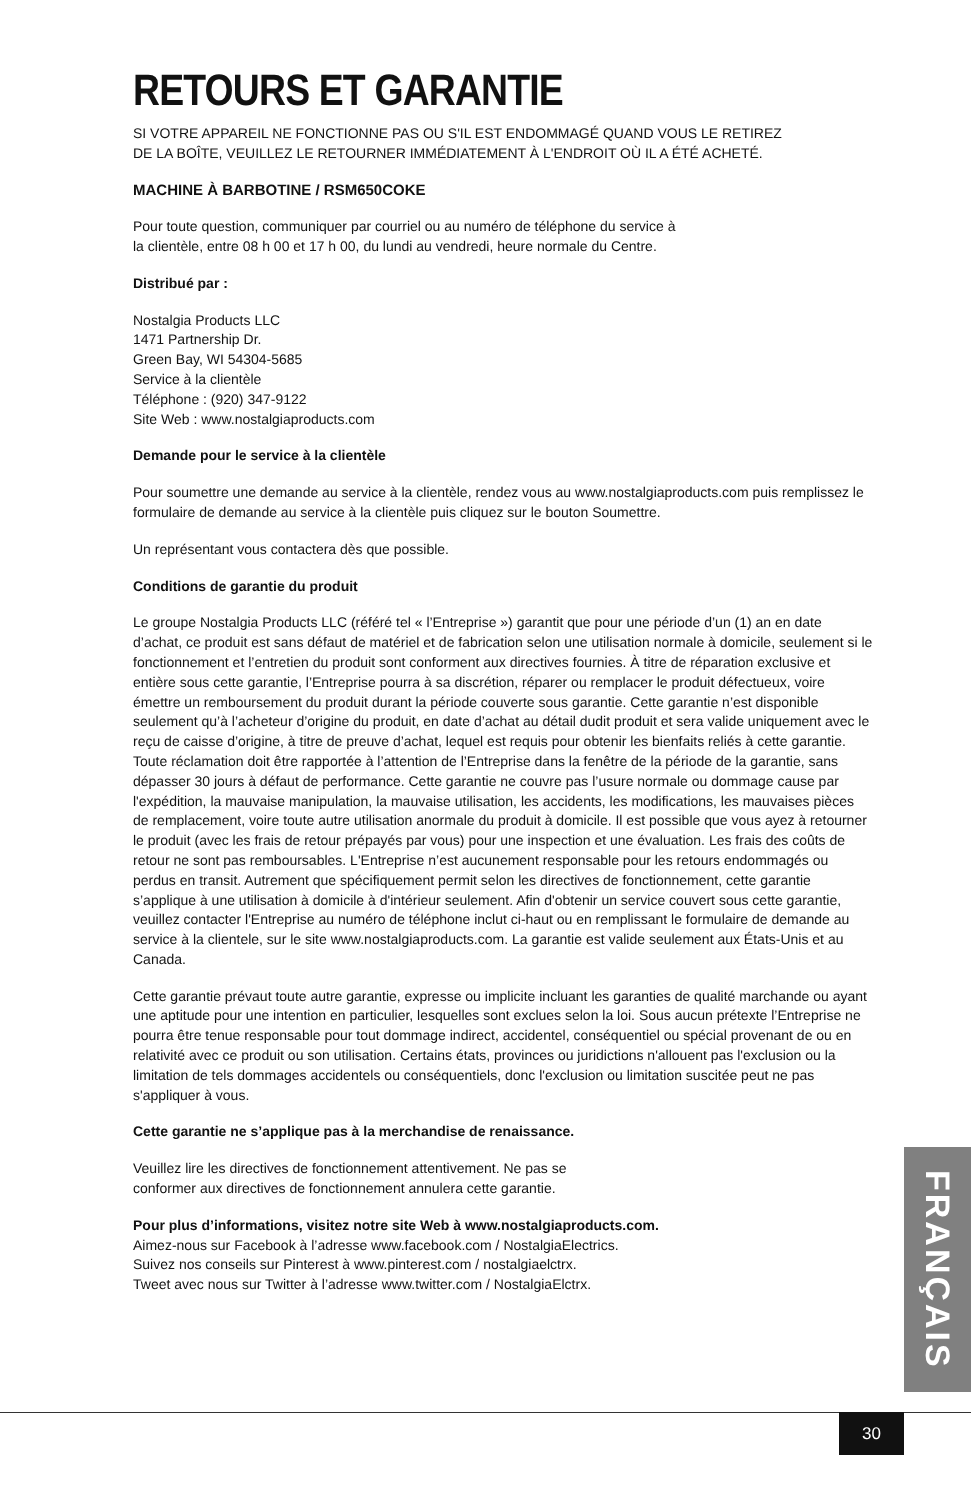RETOURS ET GARANTIE
SI VOTRE APPAREIL NE FONCTIONNE PAS OU S'IL EST ENDOMMAGÉ QUAND VOUS LE RETIREZ
DE LA BOÎTE, VEUILLEZ LE RETOURNER IMMÉDIATEMENT À L'ENDROIT OÙ IL A ÉTÉ ACHETÉ.
MACHINE À BARBOTINE / RSM650COKE
Pour toute question, communiquer par courriel ou au numéro de téléphone du service à
la clientèle, entre 08 h 00 et 17 h 00, du lundi au vendredi, heure normale du Centre.
Distribué par :
Nostalgia Products LLC
1471 Partnership Dr.
Green Bay, WI 54304-5685
Service à la clientèle
Téléphone : (920) 347-9122
Site Web : www.nostalgiaproducts.com
Demande pour le service à la clientèle
Pour soumettre une demande au service à la clientèle, rendez vous au www.nostalgiaproducts.com puis remplissez le formulaire de demande au service à la clientèle puis cliquez sur le bouton Soumettre.
Un représentant vous contactera dès que possible.
Conditions de garantie du produit
Le groupe Nostalgia Products LLC (référé tel « l’Entreprise ») garantit que pour une période d’un (1) an en date d’achat, ce produit est sans défaut de matériel et de fabrication selon une utilisation normale à domicile, seulement si le fonctionnement et l’entretien du produit sont conforment aux directives fournies. À titre de réparation exclusive et entière sous cette garantie, l’Entreprise pourra à sa discrétion, réparer ou remplacer le produit défectueux, voire émettre un remboursement du produit durant la période couverte sous garantie. Cette garantie n’est disponible seulement qu’à l’acheteur d’origine du produit, en date d’achat au détail dudit produit et sera valide uniquement avec le reçu de caisse d’origine, à titre de preuve d’achat, lequel est requis pour obtenir les bienfaits reliés à cette garantie. Toute réclamation doit être rapportée à l’attention de l’Entreprise dans la fenêtre de la période de la garantie, sans dépasser 30 jours à défaut de performance. Cette garantie ne couvre pas l’usure normale ou dommage cause par l'expédition, la mauvaise manipulation, la mauvaise utilisation, les accidents, les modifications, les mauvaises pièces de remplacement, voire toute autre utilisation anormale du produit à domicile. Il est possible que vous ayez à retourner le produit (avec les frais de retour prépayés par vous) pour une inspection et une évaluation. Les frais des coûts de retour ne sont pas remboursables. L'Entreprise n’est aucunement responsable pour les retours endommagés ou perdus en transit. Autrement que spécifiquement permit selon les directives de fonctionnement, cette garantie s’applique à une utilisation à domicile à d'intérieur seulement. Afin d'obtenir un service couvert sous cette garantie, veuillez contacter l'Entreprise au numéro de téléphone inclut ci-haut ou en remplissant le formulaire de demande au service à la clientele, sur le site www.nostalgiaproducts.com. La garantie est valide seulement aux États-Unis et au Canada.
Cette garantie prévaut toute autre garantie, expresse ou implicite incluant les garanties de qualité marchande ou ayant une aptitude pour une intention en particulier, lesquelles sont exclues selon la loi. Sous aucun prétexte l’Entreprise ne pourra être tenue responsable pour tout dommage indirect, accidentel, conséquentiel ou spécial provenant de ou en relativité avec ce produit ou son utilisation. Certains états, provinces ou juridictions n'allouent pas l'exclusion ou la limitation de tels dommages accidentels ou conséquentiels, donc l'exclusion ou limitation suscitée peut ne pas s'appliquer à vous.
Cette garantie ne s’applique pas à la merchandise de renaissance.
Veuillez lire les directives de fonctionnement attentivement. Ne pas se
conformer aux directives de fonctionnement annulera cette garantie.
Pour plus d’informations, visitez notre site Web à www.nostalgiaproducts.com.
Aimez-nous sur Facebook à l’adresse www.facebook.com / NostalgiaElectrics.
Suivez nos conseils sur Pinterest à www.pinterest.com / nostalgiaelctrx.
Tweet avec nous sur Twitter à l’adresse www.twitter.com / NostalgiaElctrx.
FRANÇAIS
30